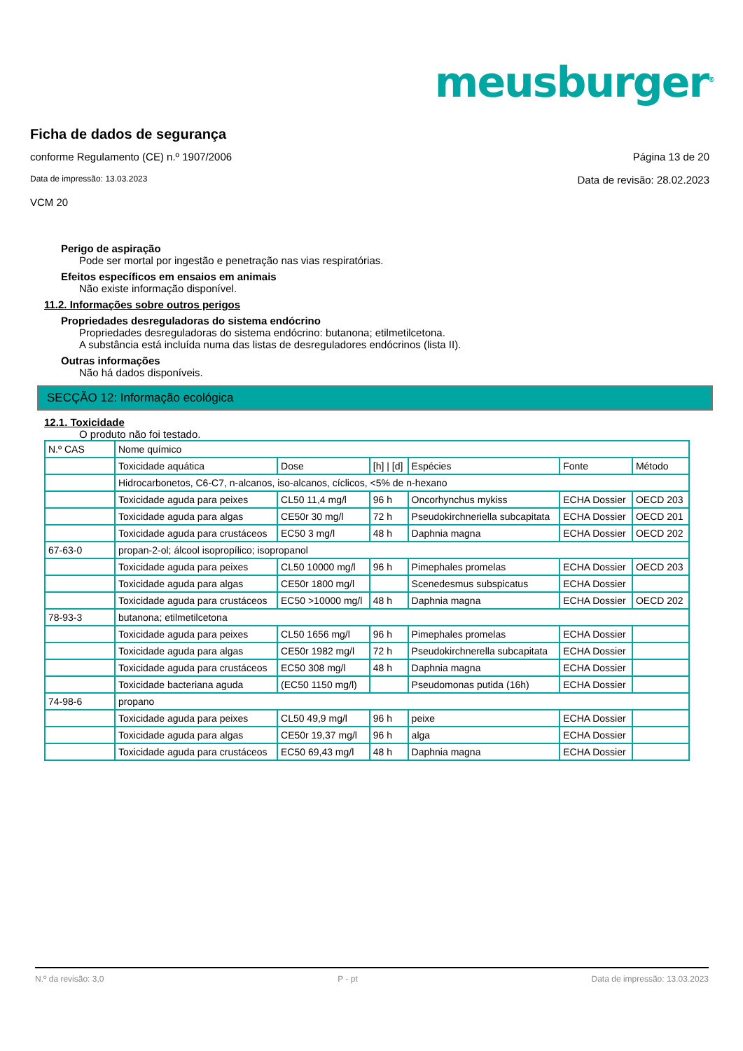meusburger<sup>®</sup>
Ficha de dados de segurança
Página 13 de 20 conforme Regulamento (CE) n.º 1907/2006
Data de revisão: 28.02.2023 Data de impressão: 13.03.2023
VCM 20
Perigo de aspiração
Pode ser mortal por ingestão e penetração nas vias respiratórias.
Efeitos específicos em ensaios em animais
Não existe informação disponível.
11.2. Informações sobre outros perigos
Propriedades desreguladoras do sistema endócrino
Propriedades desreguladoras do sistema endócrino: butanona; etilmetilcetona.
A substância está incluída numa das listas de desreguladores endócrinos (lista II).
Outras informações
Não há dados disponíveis.
SECÇÃO 12: Informação ecológica
12.1. Toxicidade
O produto não foi testado.
| N.º CAS | Nome químico | | | | | |
| | Toxicidade aquática | Dose | [h] / [d] | Espécies | Fonte | Método |
| | Hidrocarbonetos, C6-C7, n-alcanos, iso-alcanos, cíclicos, <5% de n-hexano | | | | | |
| | Toxicidade aguda para peixes | CL50 11,4 mg/l | 96 h | Oncorhynchus mykiss | ECHA Dossier | OECD 203 |
| | Toxicidade aguda para algas | CE50r 30 mg/l | 72 h | Pseudokirchneriella subcapitata | ECHA Dossier | OECD 201 |
| | Toxicidade aguda para crustáceos | EC50 3 mg/l | 48 h | Daphnia magna | ECHA Dossier | OECD 202 |
| 67-63-0 | propan-2-ol; álcool isopropílico; isopropanol | | | | | |
| | Toxicidade aguda para peixes | CL50 10000 mg/l | 96 h | Pimephales promelas | ECHA Dossier | OECD 203 |
| | Toxicidade aguda para algas | CE50r 1800 mg/l | | Scenedesmus subspicatus | ECHA Dossier | |
| | Toxicidade aguda para crustáceos | EC50 >10000 mg/l | 48 h | Daphnia magna | ECHA Dossier | OECD 202 |
| 78-93-3 | butanona; etilmetilcetona | | | | | |
| | Toxicidade aguda para peixes | CL50 1656 mg/l | 96 h | Pimephales promelas | ECHA Dossier | |
| | Toxicidade aguda para algas | CE50r 1982 mg/l | 72 h | Pseudokirchnerella subcapitata | ECHA Dossier | |
| | Toxicidade aguda para crustáceos | EC50 308 mg/l | 48 h | Daphnia magna | ECHA Dossier | |
| | Toxicidade bacteriana aguda | (EC50 1150 mg/l) | | Pseudomonas putida (16h) | ECHA Dossier | |
| 74-98-6 | propano | | | | | |
| | Toxicidade aguda para peixes | CL50 49,9 mg/l | 96 h | peixe | ECHA Dossier | |
| | Toxicidade aguda para algas | CE50r 19,37 mg/l | 96 h | alga | ECHA Dossier | |
| | Toxicidade aguda para crustáceos | EC50 69,43 mg/l | 48 h | Daphnia magna | ECHA Dossier | |
N.º da revisão: 3,0 P - pt Data de impressão: 13.03.2023